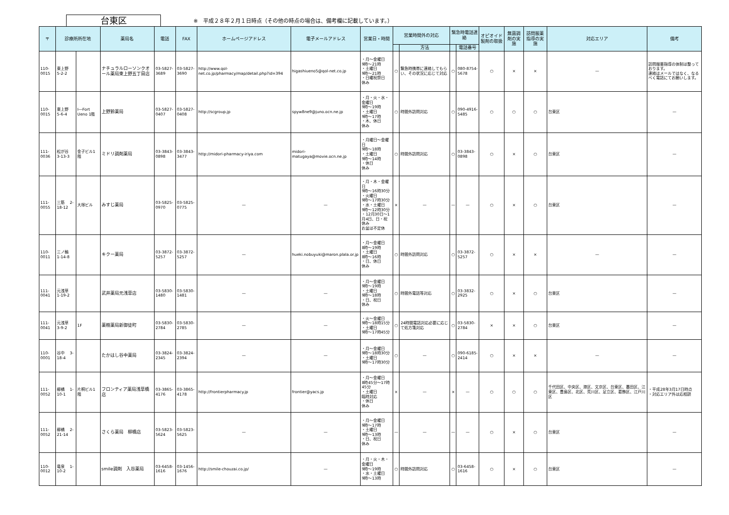台東区
※　平成２８年２月１日時点（その他の時点の場合は、備考欄に記載しています。）
| 〒 | 診療所所在地 | | 薬局名 | 電話 | FAX | ホームページアドレス | 電子メールアドレス | 営業日・時間 | 営業時間外の対応 | | 緊急時電話連絡 | | オピオイド製剤の取扱 | 無菌調剤の実施 | 訪問服薬指導の実施 | 対応エリア | 備考 |
| --- | --- | --- | --- | --- | --- | --- | --- | --- | --- | --- | --- | --- | --- | --- | --- | --- | --- |
| | | | | | | | | | | 方法 | | 電話番号 | | | | | |
| 110-0015 | 東上野 5-2-2 | | ナチュラルローソンクオール薬局東上野五丁目店 | 03-5827-3689 | 03-5827-3690 | http://www.qol-net.co.jp/pharmacy/map/detail.php?id=394 | higashiueno5@qol-net.co.jp | ・月～金曜日 9時～21時 ・土曜日 9時～21時 ・日曜祝祭日 休み | ○ | 緊急時携帯に連絡してもらい、その状況に応じて対応 | ○ | 080-8754-5678 | ○ | × | × | — | 訪問服薬指導の体制は整っております。 連絡はメールではなく、なるべく電話にてお願いします。 |
| 110-0015 | 東上野 5-6-4 | I―Fort Ueno 1階 | 上野鈴薬局 | 03-5827-0407 | 03-5827-0408 | http://scgroup.jp | spyw8ne9@juno.ocn.ne.jp | ・月・火・水・金曜日 9時～19時 ・土曜日 9時～17時 ・木、休日 休み | ○ | 時間外訪問対応 | ○ | 090-4916-5485 | ○ | ○ | ○ | 台東区 | — |
| 111-0036 | 松が谷 3-13-3 | 金子ビル1階 | ミドリ調剤薬局 | 03-3843-0898 | 03-3843-3477 | http://midori-pharmacy-iriya.com | midori-matugaya@movie.ocn.ne.jp | ・月曜日～金曜日 9時～18時 ・土曜日 9時～14時 ・休日 休み | ○ | 時間外訪問対応 | ○ | 03-3843-0898 | ○ | × | ○ | 台東区 | — |
| 111-0055 | 三筋 2-18-12 | 大塚ビル | みすじ薬局 | 03-5825-0970 | 03-5825-0775 | — | — | ・月・木・金曜日 9時～16時30分 ・火曜日 9時～17時30分 ・水・土曜日 9時～12時30分 ・12月30日～1月4日、日・祝 休み お盆は不定休 | × | — | — | — | ○ | × | ○ | 台東区 | — |
| 110-0011 | 三ノ輪 1-14-8 | | キクー薬局 | 03-3872-5257 | 03-3872-5257 | — | hueki.nobuyuki@maron.plala.or.jp | ・月～金曜日 8時～19時 ・土曜日 8時～16時 ・日、休日 休み | ○ | 時間外訪問対応 | ○ | 03-3872-5257 | ○ | × | × | — | — |
| 111-0041 | 元浅草 1-19-2 | | 武井薬局元浅草店 | 03-5830-1480 | 03-5830-1481 | — | — | ・月～金曜日 9時～19時 ・土曜日 9時～18時 ・日、祝日 休み | ○ | 時間外電話等対応 | ○ | 03-3832-2925 | ○ | × | ○ | 台東区 | — |
| 111-0041 | 元浅草 3-9-2 | 1F | 薬樹薬局新御徒町 | 03-5830-2784 | 03-5830-2785 | — | — | ・火～金曜日 9時～18時15分 ・土曜日 9時～17時45分 | ○ | 24時間電話対応必要に応じて処方箋対応 | ○ | 03-5830-2784 | × | × | ○ | 台東区 | — |
| 110-0001 | 谷中 3-18-4 | | たかはし谷中薬局 | 03-3824-2345 | 03-3824-2394 | — | — | ・月～金曜日 9時～18時30分 ・土曜日 9時～17時30分 | ○ | — | ○ | 090-6185-2414 | ○ | × | × | — | — |
| 111-0052 | 柳橋 1-10-1 | 片桐ビル1階 | フロンティア薬局浅草橋店 | 03-3865-4176 | 03-3865-4178 | http://frontierpharmacy.jp | frontier@yacs.jp | ・月～金曜日 8時45分～17時45分 ・土曜日 臨時対応 ・休日 休み | × | — | × | — | ○ | ○ | ○ | 千代田区、中央区、港区、文京区、台東区、墨田区、江東区、豊島区、北区、荒川区、足立区、葛飾区、江戸川区 | ・平成28年3月17日時点 ・対応エリア外は応相談 |
| 111-0052 | 柳橋 2-21-14 | | さくら薬局 柳橋店 | 03-5823-5624 | 03-5823-5625 | — | — | ・月～金曜日 9時～17時 ・土曜日 9時～13時 ・日、祝日 休み | — | — | — | — | ○ | × | ○ | 台東区 | — |
| 110-0012 | 竜泉 1-10-2 | | smile調剤 入谷薬局 | 03-6458-1616 | 03-1456-1676 | http://smile-chouzai.co.jp/ | — | ・月・火・木・金曜日 9時～19時 ・水・土曜日 9時～13時 | ○ | 時間外訪問対応 | ○ | 03-6458-1616 | ○ | × | ○ | 台東区 | — |